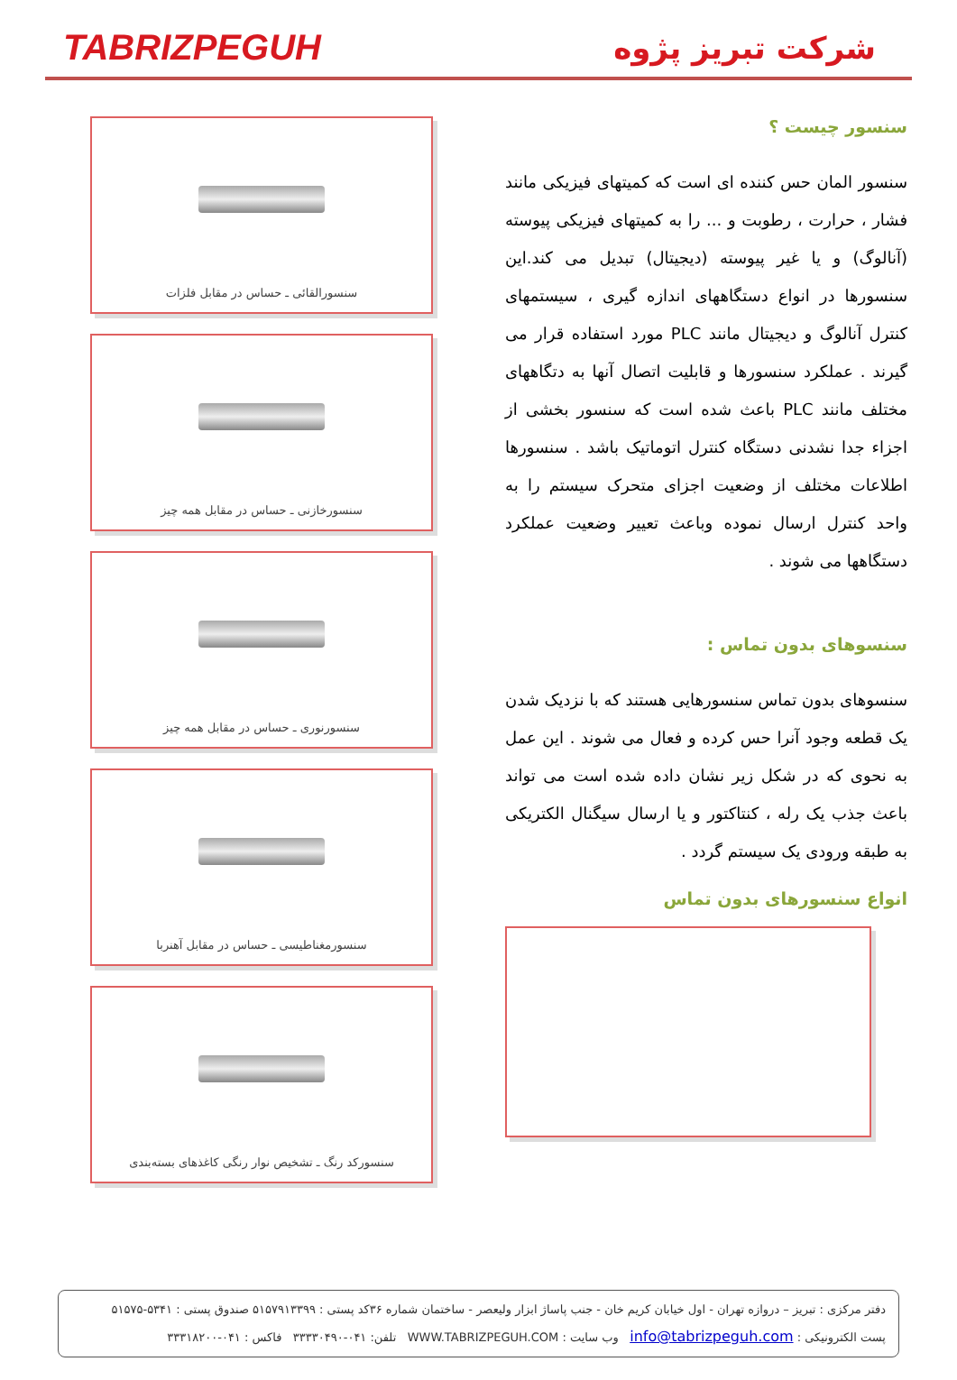TABRIZPEGUH
شرکت تبریز پژوه
سنسورالقائی ـ حساس در مقابل فلزات
سنسورخازنی ـ حساس در مقابل همه چیز
سنسورنوری ـ حساس در مقابل همه چیز
سنسورمغناطیسی ـ حساس در مقابل آهنربا
سنسورکد رنگ ـ تشخیص نوار رنگی کاغذهای بسته‌بندی
سنسور چیست ؟
سنسور المان حس کننده ای است که کمیتهای فیزیکی مانند فشار ، حرارت ، رطوبت و ... را به کمیتهای فیزیکی پیوسته (آنالوگ) و یا غیر پیوسته (دیجیتال) تبدیل می کند.این سنسورها در انواع دستگاههای اندازه گیری ، سیستمهای کنترل آنالوگ و دیجیتال مانند PLC مورد استفاده قرار می گیرند . عملکرد سنسورها و قابلیت اتصال آنها به دتگاههای مختلف مانند PLC باعث شده است که سنسور بخشی از اجزاء جدا نشدنی دستگاه کنترل اتوماتیک باشد . سنسورها اطلاعات مختلف از وضعیت اجزای متحرک سیستم را به واحد کنترل ارسال نموده وباعث تعییر وضعیت عملکرد دستگاهها می شوند .
سنسوهای بدون تماس :
سنسوهای بدون تماس سنسورهایی هستند که با نزدیک شدن یک قطعه وجود آنرا حس کرده و فعال می شوند . این عمل به نحوی که در شکل زیر نشان داده شده است می تواند باعث جذب یک رله ، کنتاکتور و یا ارسال سیگنال الکتریکی به طبقه ورودی یک سیستم گردد .
انواع سنسورهای بدون تماس
دفتر مرکزی : تبریز – دروازه تهران - اول خیابان کریم خان - جنب پاساژ ابزار ولیعصر - ساختمان شماره ۳۶کد پستی : ۵۱۵۷۹۱۳۳۹۹ صندوق پستی : ۵۳۴۱-۵۱۵۷۵
پست الکترونیکی : info@tabrizpeguh.com وب سایت : WWW.TABRIZPEGUH.COM تلفن: ۰۴۱-۳۳۳۳۰۴۹۰ فاکس : ۰۴۱-۳۳۳۱۸۲۰۰